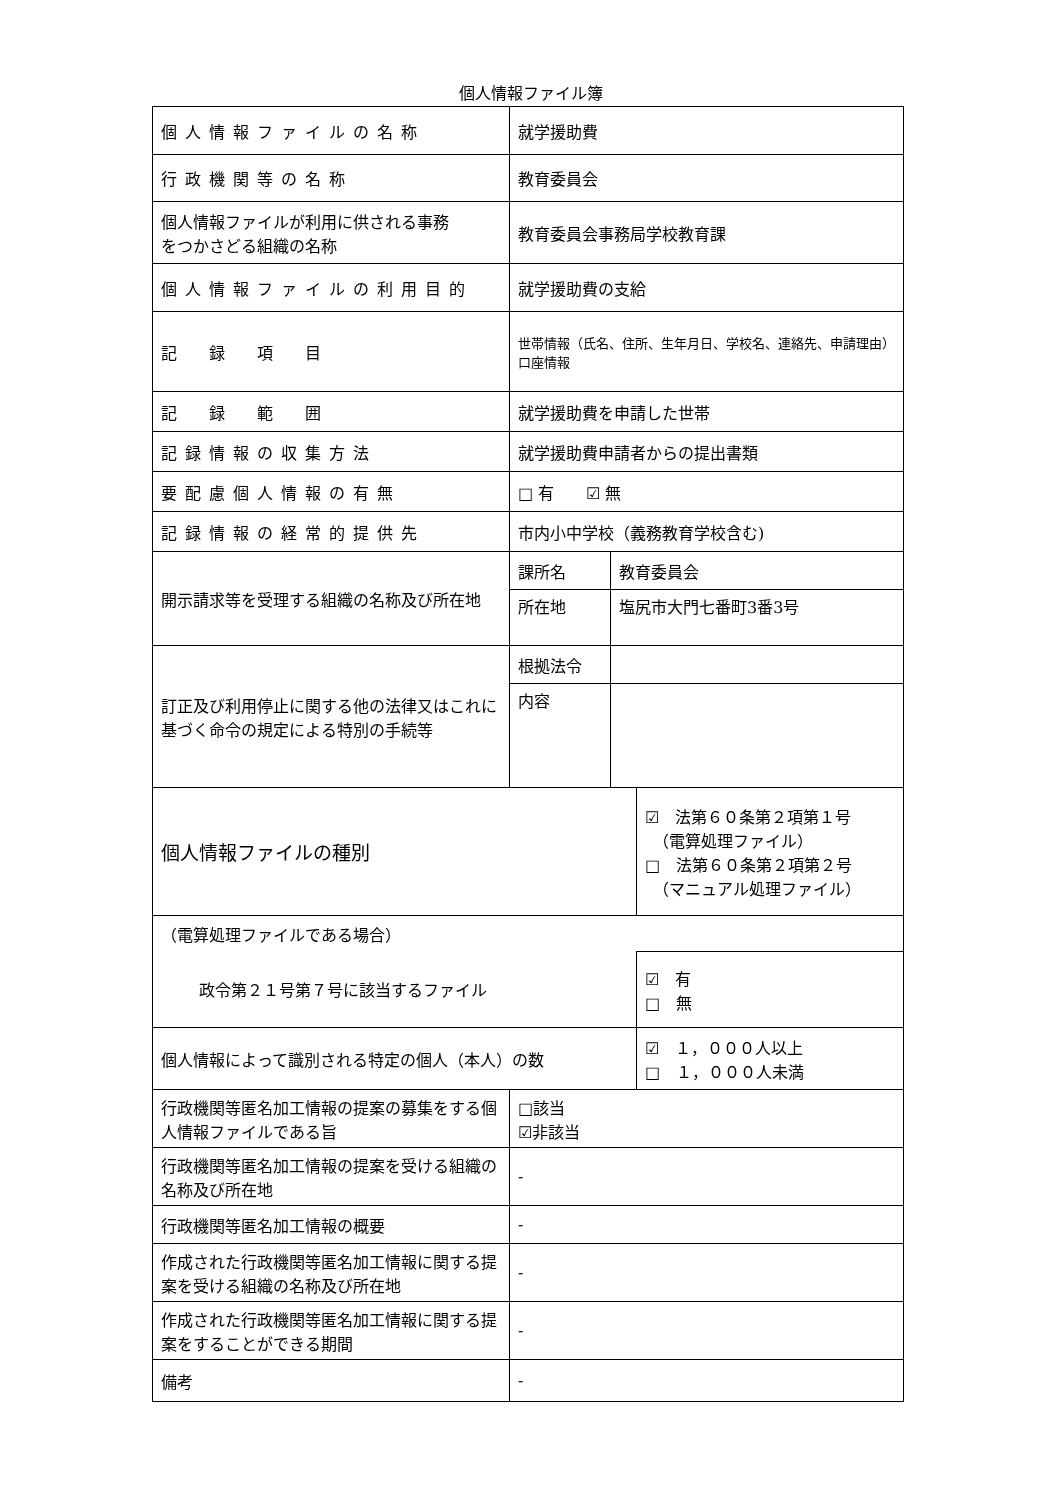個人情報ファイル簿
| 個人情報ファイルの名称 | 就学援助費 | | |
| 行政機関等の名称 | 教育委員会 | | |
| 個人情報ファイルが利用に供される事務 をつかさどる組織の名称 | 教育委員会事務局学校教育課 | | |
| 個人情報ファイルの利用目的 | 就学援助費の支給 | | |
| 記 録 項 目 | 世帯情報（氏名、住所、生年月日、学校名、連絡先、申請理由）口座情報 | | |
| 記 録 範 囲 | 就学援助費を申請した世帯 | | |
| 記録情報の収集方法 | 就学援助費申請者からの提出書類 | | |
| 要配慮個人情報の有無 | □ 有 ☑ 無 | | |
| 記録情報の経常的提供先 | 市内小中学校（義務教育学校含む) | | |
| 開示請求等を受理する組織の名称及び所在地 | 課所名 | 教育委員会 | |
| | 所在地 | 塩尻市大門七番町3番3号 | |
| 訂正及び利用停止に関する他の法律又はこれに基づく命令の規定による特別の手続等 | 根拠法令 | | |
| | 内容 | | |
| 個人情報ファイルの種別 | | | ☑ 法第６０条第２項第１号 （電算処理ファイル） □ 法第６０条第２項第２号 （マニュアル処理ファイル） |
| （電算処理ファイルである場合） | | | |
| 政令第２１号第７号に該当するファイル | | | ☑ 有 □ 無 |
| 個人情報によって識別される特定の個人（本人）の数 | | | ☑ １，０００人以上 □ １，０００人未満 |
| 行政機関等匿名加工情報の提案の募集をする個人情報ファイルである旨 | □該当 ☑非該当 | | |
| 行政機関等匿名加工情報の提案を受ける組織の名称及び所在地 | - | | |
| 行政機関等匿名加工情報の概要 | - | | |
| 作成された行政機関等匿名加工情報に関する提案を受ける組織の名称及び所在地 | - | | |
| 作成された行政機関等匿名加工情報に関する提案をすることができる期間 | - | | |
| 備考 | - | | |